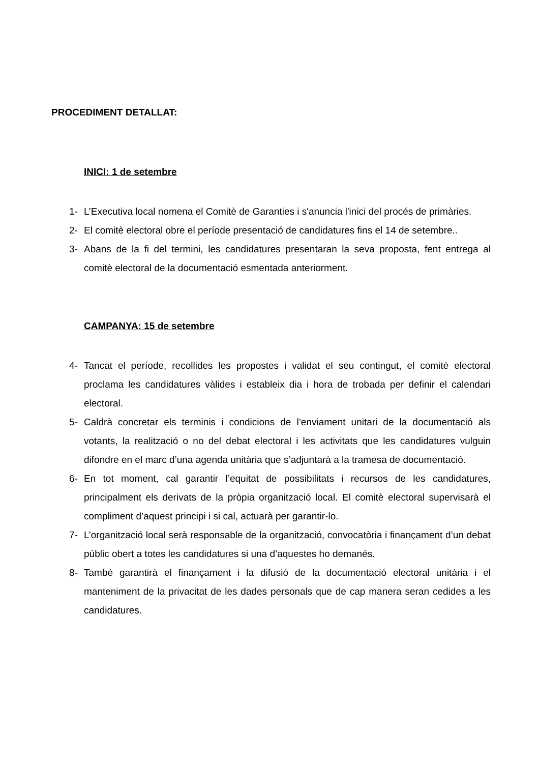PROCEDIMENT DETALLAT:
INICI: 1 de setembre
1- L’Executiva local nomena el Comitè de Garanties i s'anuncia l'inici del procés de primàries.
2- El comitè electoral obre el període presentació de candidatures fins el 14 de setembre..
3- Abans de la fi del termini, les candidatures presentaran la seva proposta, fent entrega al comitè electoral de la documentació esmentada anteriorment.
CAMPANYA: 15 de setembre
4- Tancat el període, recollides les propostes i validat el seu contingut, el comitè electoral proclama les candidatures vàlides i estableix dia i hora de trobada per definir el calendari electoral.
5- Caldrà concretar els terminis i condicions de l’enviament unitari de la documentació als votants, la realització o no del debat electoral i les activitats que les candidatures vulguin difondre en el marc d’una agenda unitària que s’adjuntarà a la tramesa de documentació.
6- En tot moment, cal garantir l’equitat de possibilitats i recursos de les candidatures, principalment els derivats de la pròpia organització local. El comitè electoral supervisarà el compliment d’aquest principi i si cal, actuarà per garantir-lo.
7- L’organització local serà responsable de la organització, convocatòria i finançament d’un debat públic obert a totes les candidatures si una d’aquestes ho demanés.
8- També garantirà el finançament i la difusió de la documentació electoral unitària i el manteniment de la privacitat de les dades personals que de cap manera seran cedides a les candidatures.